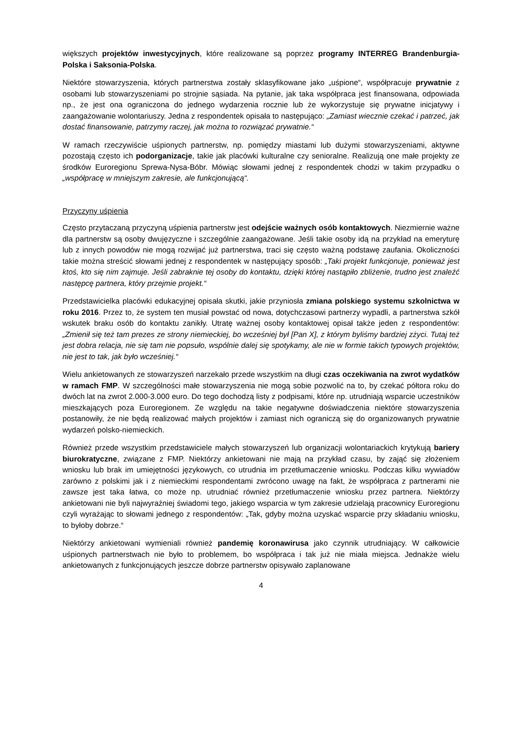większych projektów inwestycyjnych, które realizowane są poprzez programy INTERREG Brandenburgia-Polska i Saksonia-Polska.
Niektóre stowarzyszenia, których partnerstwa zostały sklasyfikowane jako „uśpione“, współpracuje prywatnie z osobami lub stowarzyszeniami po strojnie sąsiada. Na pytanie, jak taka współpraca jest finansowana, odpowiada np., że jest ona ograniczona do jednego wydarzenia rocznie lub że wykorzystuje się prywatne inicjatywy i zaangażowanie wolontariuszy. Jedna z respondentek opisała to następująco: „Zamiast wiecznie czekać i patrzeć, jak dostać finansowanie, patrzymy raczej, jak można to rozwiązać prywatnie.“
W ramach rzeczywiście uśpionych partnerstw, np. pomiędzy miastami lub dużymi stowarzyszeniami, aktywne pozostają często ich podorganizacje, takie jak placówki kulturalne czy senioralne. Realizują one małe projekty ze środków Euroregionu Sprewa-Nysa-Bóbr. Mówiąc słowami jednej z respondentek chodzi w takim przypadku o „współpracę w mniejszym zakresie, ale funkcjonującą“.
Przyczyny uśpienia
Często przytaczaną przyczyną uśpienia partnerstw jest odejście ważnych osób kontaktowych. Niezmiernie ważne dla partnerstw są osoby dwujęzyczne i szczególnie zaangażowane. Jeśli takie osoby idą na przykład na emeryturę lub z innych powodów nie mogą rozwijać już partnerstwa, traci się często ważną podstawę zaufania. Okoliczności takie można streścić słowami jednej z respondentek w następujący sposób: „Taki projekt funkcjonuje, ponieważ jest ktoś, kto się nim zajmuje. Jeśli zabraknie tej osoby do kontaktu, dzięki której nastąpiło zbliżenie, trudno jest znaleźć następcę partnera, który przejmie projekt.“
Przedstawicielka placówki edukacyjnej opisała skutki, jakie przyniosła zmiana polskiego systemu szkolnictwa w roku 2016. Przez to, że system ten musiał powstać od nowa, dotychczasowi partnerzy wypadli, a partnerstwa szkół wskutek braku osób do kontaktu zanikły. Utratę ważnej osoby kontaktowej opisał także jeden z respondentów: „Zmienił się też tam prezes ze strony niemieckiej, bo wcześniej był [Pan X], z którym byliśmy bardziej zżyci. Tutaj też jest dobra relacja, nie się tam nie popsuło, wspólnie dalej się spotykamy, ale nie w formie takich typowych projektów, nie jest to tak, jak było wcześniej.“
Wielu ankietowanych ze stowarzyszeń narzekało przede wszystkim na długi czas oczekiwania na zwrot wydatków w ramach FMP. W szczególności małe stowarzyszenia nie mogą sobie pozwolić na to, by czekać półtora roku do dwóch lat na zwrot 2.000-3.000 euro. Do tego dochodzą listy z podpisami, które np. utrudniają wsparcie uczestników mieszkających poza Euroregionem. Ze względu na takie negatywne doświadczenia niektóre stowarzyszenia postanowiły, że nie będą realizować małych projektów i zamiast nich ograniczą się do organizowanych prywatnie wydarzeń polsko-niemieckich.
Również przede wszystkim przedstawiciele małych stowarzyszeń lub organizacji wolontariackich krytykują bariery biurokratyczne, związane z FMP. Niektórzy ankietowani nie mają na przykład czasu, by zająć się złożeniem wniosku lub brak im umiejętności językowych, co utrudnia im przetłumaczenie wniosku. Podczas kilku wywiadów zarówno z polskimi jak i z niemieckimi respondentami zwrócono uwagę na fakt, że współpraca z partnerami nie zawsze jest taka łatwa, co może np. utrudniać również przetłumaczenie wniosku przez partnera. Niektórzy ankietowani nie byli najwyraźniej świadomi tego, jakiego wsparcia w tym zakresie udzielają pracownicy Euroregionu czyli wyrażając to słowami jednego z respondentów: „Tak, gdyby można uzyskać wsparcie przy składaniu wniosku, to byłoby dobrze.“
Niektórzy ankietowani wymieniali również pandemię koronawirusa jako czynnik utrudniający. W całkowicie uśpionych partnerstwach nie było to problemem, bo współpraca i tak już nie miała miejsca. Jednakże wielu ankietowanych z funkcjonujących jeszcze dobrze partnerstw opisywało zaplanowane
4